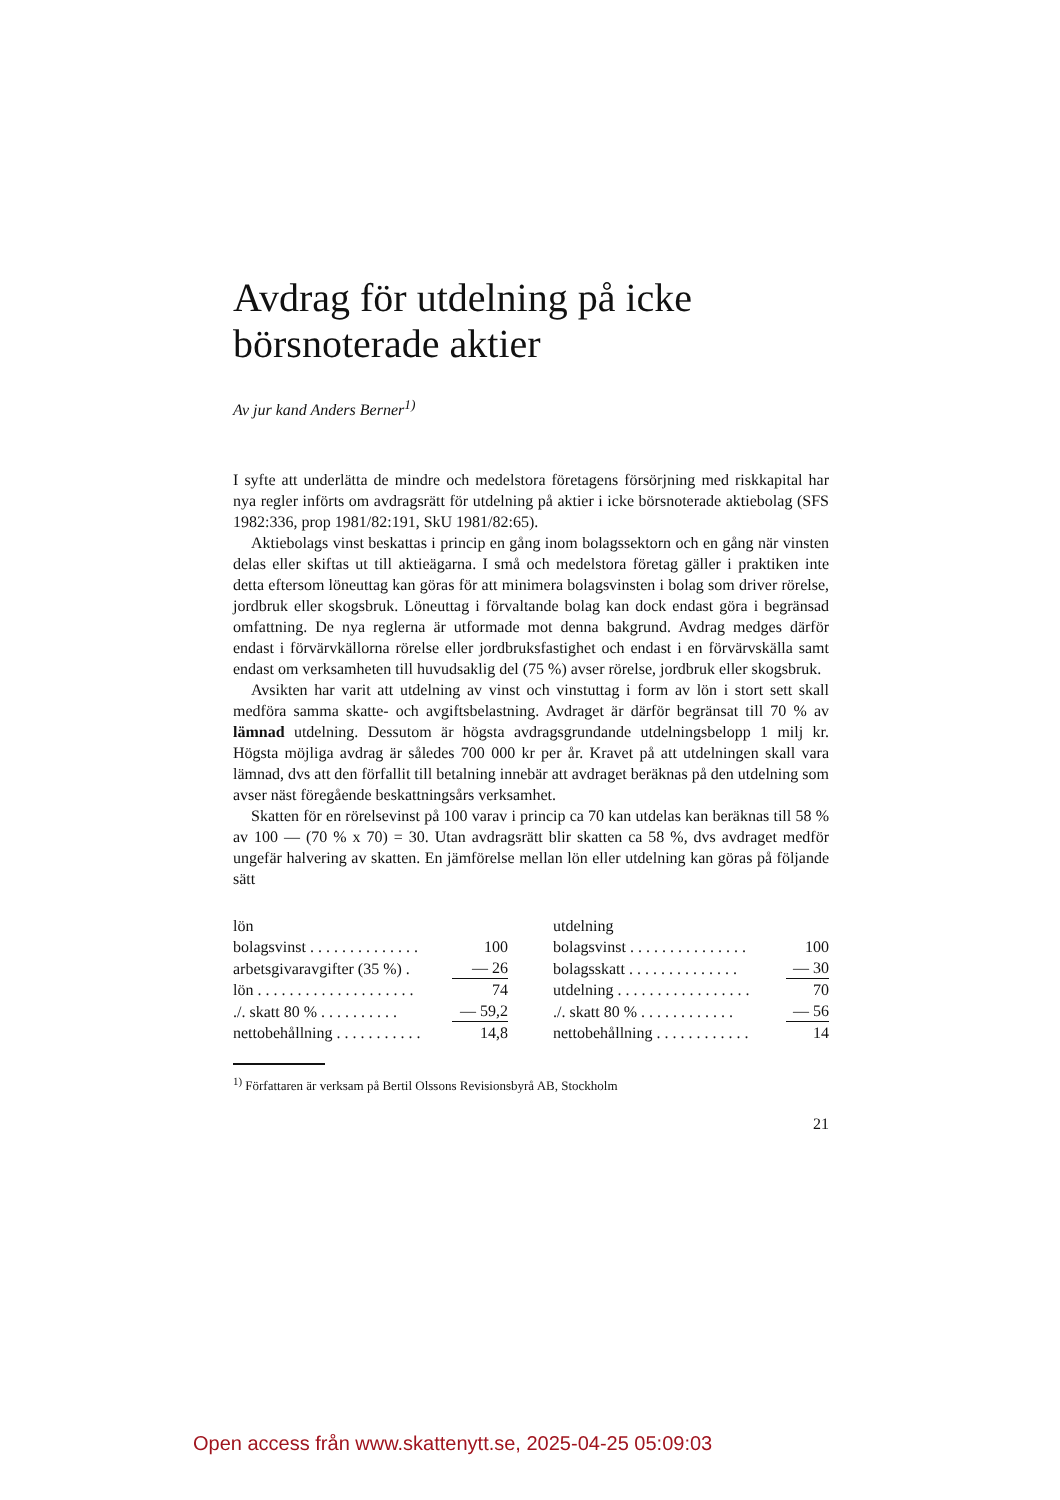Avdrag för utdelning på icke börsnoterade aktier
Av jur kand Anders Berner<sup>1)</sup>
I syfte att underlätta de mindre och medelstora företagens försörjning med riskkapital har nya regler införts om avdragsrätt för utdelning på aktier i icke börsnoterade aktiebolag (SFS 1982:336, prop 1981/82:191, SkU 1981/82:65).
Aktiebolags vinst beskattas i princip en gång inom bolagssektorn och en gång när vinsten delas eller skiftas ut till aktieägarna. I små och medelstora företag gäller i praktiken inte detta eftersom löneuttag kan göras för att minimera bolagsvinsten i bolag som driver rörelse, jordbruk eller skogsbruk. Löneuttag i förvaltande bolag kan dock endast göra i begränsad omfattning. De nya reglerna är utformade mot denna bakgrund. Avdrag medges därför endast i förvärvkällorna rörelse eller jordbruksfastighet och endast i en förvärvskälla samt endast om verksamheten till huvudsaklig del (75 %) avser rörelse, jordbruk eller skogsbruk.
Avsikten har varit att utdelning av vinst och vinstuttag i form av lön i stort sett skall medföra samma skatte- och avgiftsbelastning. Avdraget är därför begränsat till 70 % av lämnad utdelning. Dessutom är högsta avdragsgrundande utdelningsbelopp 1 milj kr. Högsta möjliga avdrag är således 700 000 kr per år. Kravet på att utdelningen skall vara lämnad, dvs att den förfallit till betalning innebär att avdraget beräknas på den utdelning som avser näst föregående beskattningsårs verksamhet.
Skatten för en rörelsevinst på 100 varav i princip ca 70 kan utdelas kan beräknas till 58 % av 100 — (70 % x 70) = 30. Utan avdragsrätt blir skatten ca 58 %, dvs avdraget medför ungefär halvering av skatten. En jämförelse mellan lön eller utdelning kan göras på följande sätt
| lön | |
| bolagsvinst . . . . . . . . . . . . . . | 100 |
| arbetsgivaravgifter (35 %) . | — 26 |
| lön . . . . . . . . . . . . . . . . . . . . | 74 |
| ./. skatt 80 % . . . . . . . . . . | — 59,2 |
| nettobehållning . . . . . . . . . . . | 14,8 |
| utdelning | |
| bolagsvinst . . . . . . . . . . . . . . . | 100 |
| bolagsskatt . . . . . . . . . . . . . . | — 30 |
| utdelning . . . . . . . . . . . . . . . . . | 70 |
| ./. skatt 80 % . . . . . . . . . . . . | — 56 |
| nettobehållning . . . . . . . . . . . . | 14 |
<sup>1)</sup> Författaren är verksam på Bertil Olssons Revisionsbyrå AB, Stockholm
21
Open access från www.skattenytt.se, 2025-04-25 05:09:03